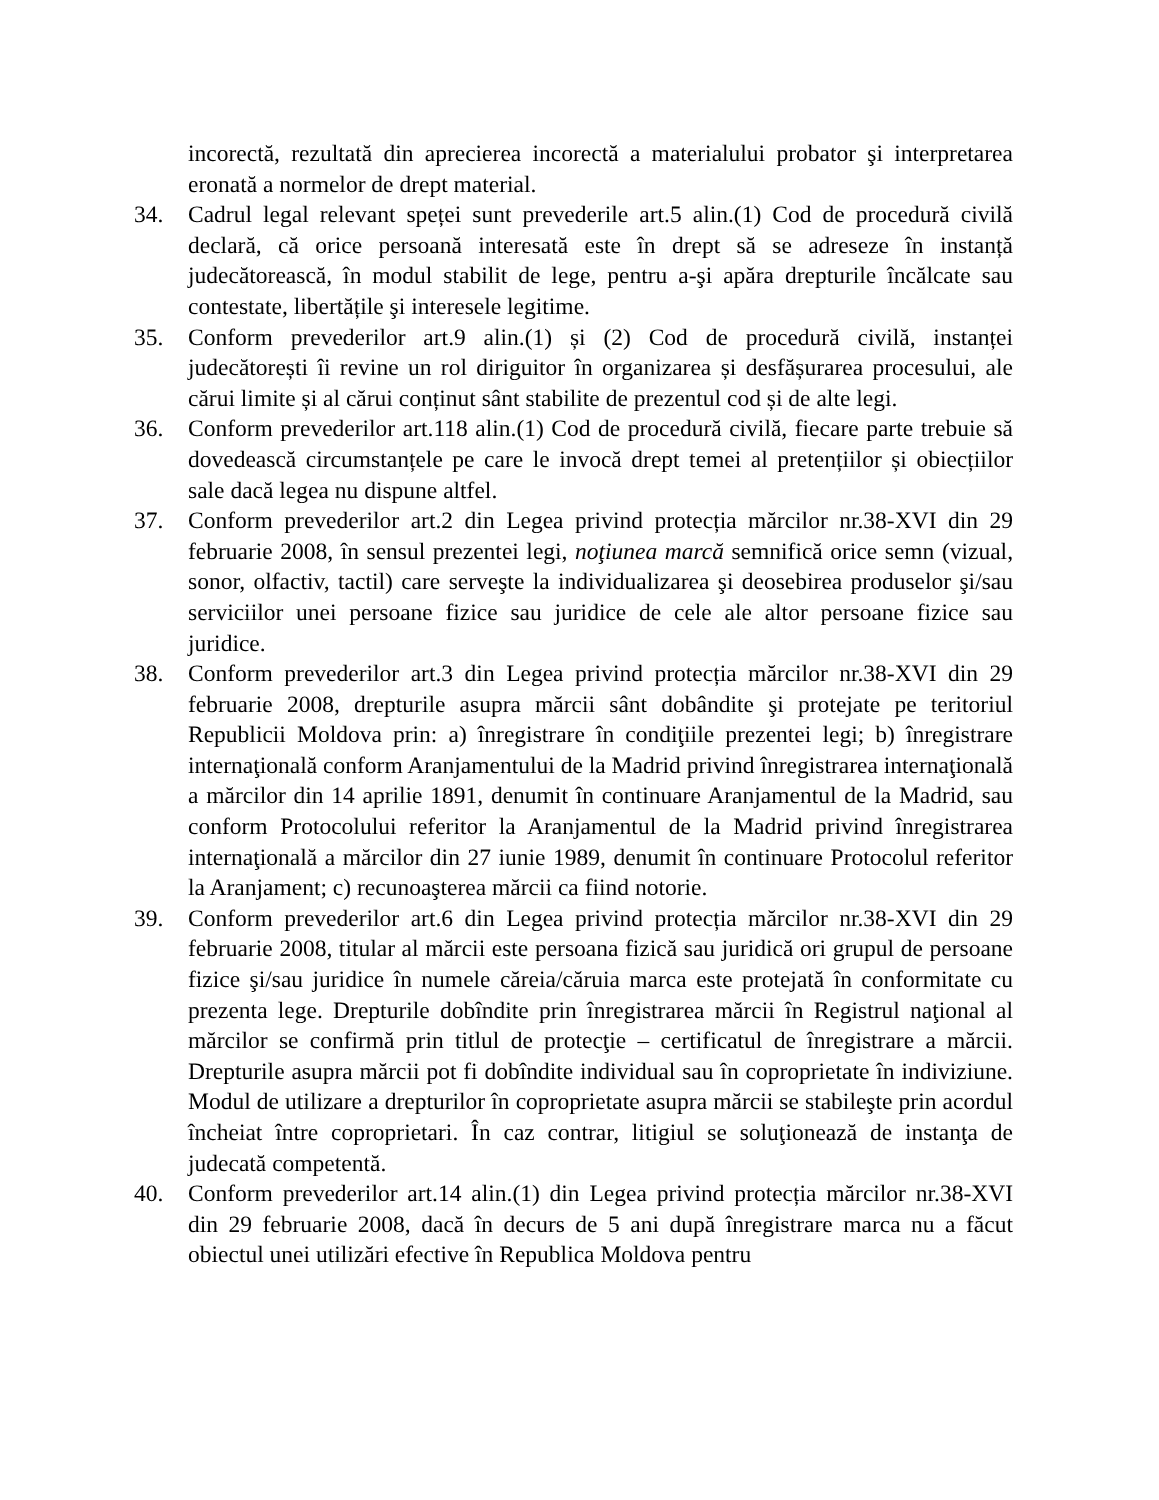incorectă, rezultată din aprecierea incorectă a materialului probator şi interpretarea eronată a normelor de drept material.
34. Cadrul legal relevant speței sunt prevederile art.5 alin.(1) Cod de procedură civilă declară, că orice persoană interesată este în drept să se adreseze în instanță judecătorească, în modul stabilit de lege, pentru a-şi apăra drepturile încălcate sau contestate, libertățile şi interesele legitime.
35. Conform prevederilor art.9 alin.(1) și (2) Cod de procedură civilă, instanței judecătorești îi revine un rol diriguitor în organizarea și desfășurarea procesului, ale cărui limite și al cărui conținut sânt stabilite de prezentul cod și de alte legi.
36. Conform prevederilor art.118 alin.(1) Cod de procedură civilă, fiecare parte trebuie să dovedească circumstanțele pe care le invocă drept temei al pretențiilor și obiecțiilor sale dacă legea nu dispune altfel.
37. Conform prevederilor art.2 din Legea privind protecția mărcilor nr.38-XVI din 29 februarie 2008, în sensul prezentei legi, noţiunea marcă semnifică orice semn (vizual, sonor, olfactiv, tactil) care serveşte la individualizarea şi deosebirea produselor şi/sau serviciilor unei persoane fizice sau juridice de cele ale altor persoane fizice sau juridice.
38. Conform prevederilor art.3 din Legea privind protecția mărcilor nr.38-XVI din 29 februarie 2008, drepturile asupra mărcii sânt dobândite şi protejate pe teritoriul Republicii Moldova prin: a) înregistrare în condiţiile prezentei legi; b) înregistrare internaţională conform Aranjamentului de la Madrid privind înregistrarea internaţională a mărcilor din 14 aprilie 1891, denumit în continuare Aranjamentul de la Madrid, sau conform Protocolului referitor la Aranjamentul de la Madrid privind înregistrarea internaţională a mărcilor din 27 iunie 1989, denumit în continuare Protocolul referitor la Aranjament; c) recunoaşterea mărcii ca fiind notorie.
39. Conform prevederilor art.6 din Legea privind protecția mărcilor nr.38-XVI din 29 februarie 2008, titular al mărcii este persoana fizică sau juridică ori grupul de persoane fizice şi/sau juridice în numele căreia/căruia marca este protejată în conformitate cu prezenta lege. Drepturile dobîndite prin înregistrarea mărcii în Registrul naţional al mărcilor se confirmă prin titlul de protecţie – certificatul de înregistrare a mărcii. Drepturile asupra mărcii pot fi dobîndite individual sau în coproprietate în indiviziune. Modul de utilizare a drepturilor în coproprietate asupra mărcii se stabileşte prin acordul încheiat între coproprietari. În caz contrar, litigiul se soluţionează de instanţa de judecată competentă.
40. Conform prevederilor art.14 alin.(1) din Legea privind protecția mărcilor nr.38-XVI din 29 februarie 2008, dacă în decurs de 5 ani după înregistrare marca nu a făcut obiectul unei utilizări efective în Republica Moldova pentru